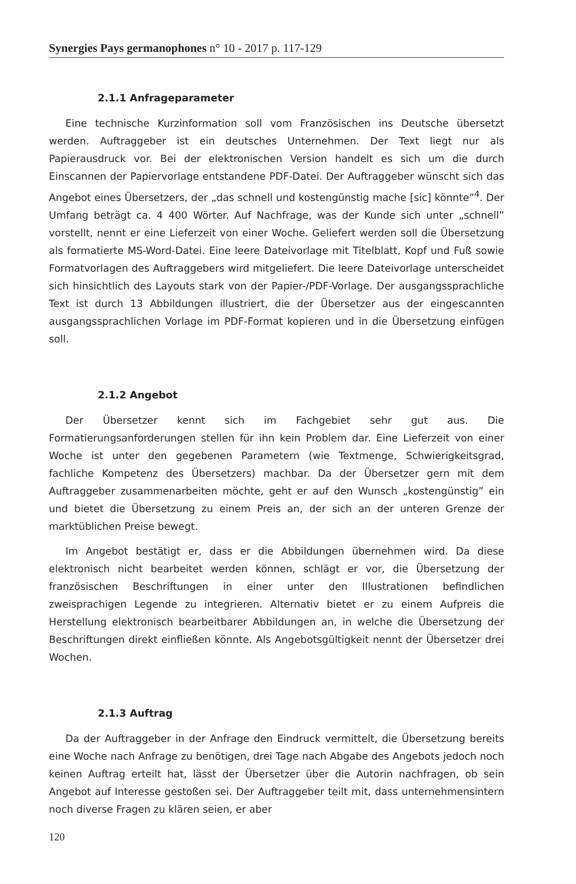Synergies Pays germanophones n° 10 - 2017 p. 117-129
2.1.1 Anfrageparameter
Eine technische Kurzinformation soll vom Französischen ins Deutsche übersetzt werden. Auftraggeber ist ein deutsches Unternehmen. Der Text liegt nur als Papierausdruck vor. Bei der elektronischen Version handelt es sich um die durch Einscannen der Papiervorlage entstandene PDF-Datei. Der Auftraggeber wünscht sich das Angebot eines Übersetzers, der „das schnell und kostengünstig mache [sic] könnte”<sup>4</sup>. Der Umfang beträgt ca. 4 400 Wörter. Auf Nachfrage, was der Kunde sich unter „schnell” vorstellt, nennt er eine Lieferzeit von einer Woche. Geliefert werden soll die Übersetzung als formatierte MS-Word-Datei. Eine leere Dateivorlage mit Titelblatt, Kopf und Fuß sowie Formatvorlagen des Auftraggebers wird mitgeliefert. Die leere Dateivorlage unterscheidet sich hinsichtlich des Layouts stark von der Papier-/PDF-Vorlage. Der ausgangssprachliche Text ist durch 13 Abbildungen illustriert, die der Übersetzer aus der eingescannten ausgangssprachlichen Vorlage im PDF-Format kopieren und in die Übersetzung einfügen soll.
2.1.2 Angebot
Der Übersetzer kennt sich im Fachgebiet sehr gut aus. Die Formatierungsanforderungen stellen für ihn kein Problem dar. Eine Lieferzeit von einer Woche ist unter den gegebenen Parametern (wie Textmenge, Schwierigkeitsgrad, fachliche Kompetenz des Übersetzers) machbar. Da der Übersetzer gern mit dem Auftraggeber zusammenarbeiten möchte, geht er auf den Wunsch „kostengünstig” ein und bietet die Übersetzung zu einem Preis an, der sich an der unteren Grenze der marktüblichen Preise bewegt.
Im Angebot bestätigt er, dass er die Abbildungen übernehmen wird. Da diese elektronisch nicht bearbeitet werden können, schlägt er vor, die Übersetzung der französischen Beschriftungen in einer unter den Illustrationen befindlichen zweisprachigen Legende zu integrieren. Alternativ bietet er zu einem Aufpreis die Herstellung elektronisch bearbeitbarer Abbildungen an, in welche die Übersetzung der Beschriftungen direkt einfließen könnte. Als Angebotsgültigkeit nennt der Übersetzer drei Wochen.
2.1.3 Auftrag
Da der Auftraggeber in der Anfrage den Eindruck vermittelt, die Übersetzung bereits eine Woche nach Anfrage zu benötigen, drei Tage nach Abgabe des Angebots jedoch noch keinen Auftrag erteilt hat, lässt der Übersetzer über die Autorin nachfragen, ob sein Angebot auf Interesse gestoßen sei. Der Auftraggeber teilt mit, dass unternehmensintern noch diverse Fragen zu klären seien, er aber
120